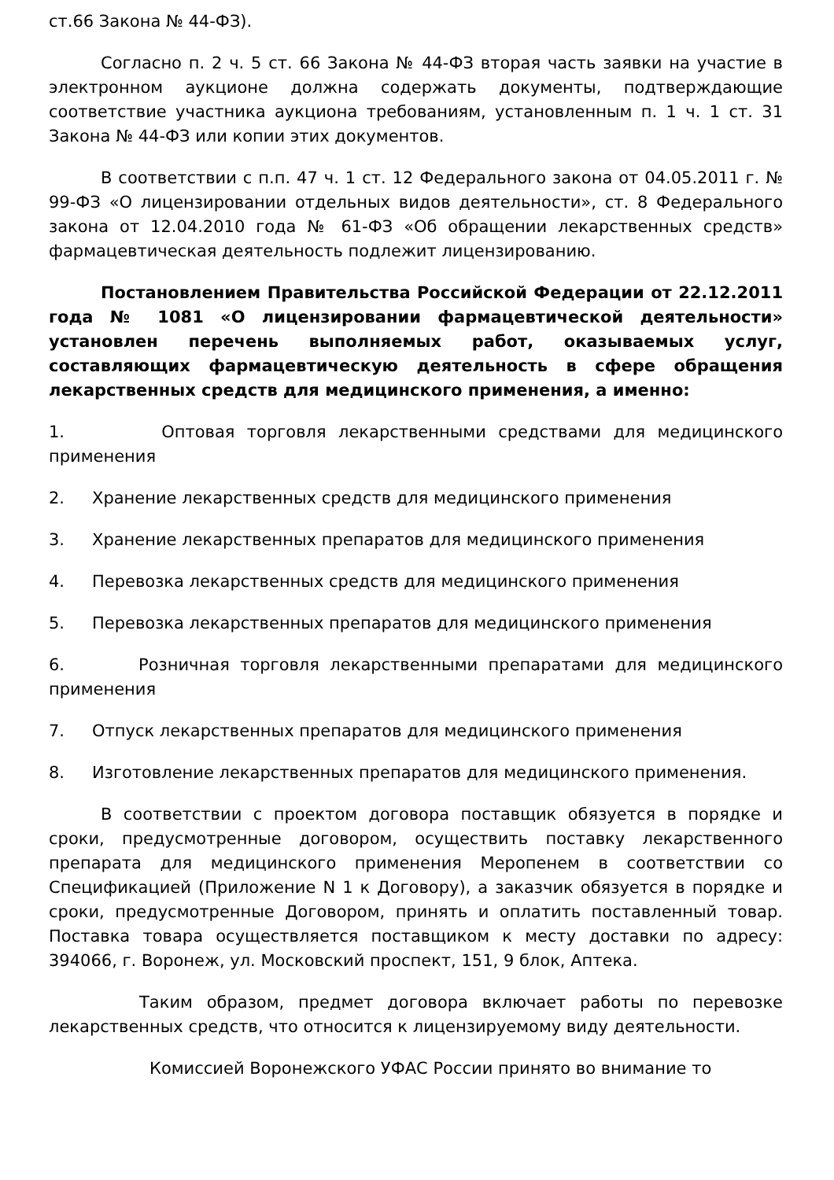ст.66 Закона № 44-ФЗ).
Согласно п. 2 ч. 5 ст. 66 Закона № 44-ФЗ вторая часть заявки на участие в электронном аукционе должна содержать документы, подтверждающие соответствие участника аукциона требованиям, установленным п. 1 ч. 1 ст. 31 Закона № 44-ФЗ или копии этих документов.
В соответствии с п.п. 47 ч. 1 ст. 12 Федерального закона от 04.05.2011 г. № 99-ФЗ «О лицензировании отдельных видов деятельности», ст. 8 Федерального закона от 12.04.2010 года № 61-ФЗ «Об обращении лекарственных средств» фармацевтическая деятельность подлежит лицензированию.
Постановлением Правительства Российской Федерации от 22.12.2011 года № 1081 «О лицензировании фармацевтической деятельности» установлен перечень выполняемых работ, оказываемых услуг, составляющих фармацевтическую деятельность в сфере обращения лекарственных средств для медицинского применения, а именно:
1. Оптовая торговля лекарственными средствами для медицинского применения
2. Хранение лекарственных средств для медицинского применения
3. Хранение лекарственных препаратов для медицинского применения
4. Перевозка лекарственных средств для медицинского применения
5. Перевозка лекарственных препаратов для медицинского применения
6. Розничная торговля лекарственными препаратами для медицинского применения
7. Отпуск лекарственных препаратов для медицинского применения
8. Изготовление лекарственных препаратов для медицинского применения.
В соответствии с проектом договора поставщик обязуется в порядке и сроки, предусмотренные договором, осуществить поставку лекарственного препарата для медицинского применения Меропенем в соответствии со Спецификацией (Приложение N 1 к Договору), а заказчик обязуется в порядке и сроки, предусмотренные Договором, принять и оплатить поставленный товар. Поставка товара осуществляется поставщиком к месту доставки по адресу: 394066, г. Воронеж, ул. Московский проспект, 151, 9 блок, Аптека.
Таким образом, предмет договора включает работы по перевозке лекарственных средств, что относится к лицензируемому виду деятельности.
Комиссией Воронежского УФАС России принято во внимание то